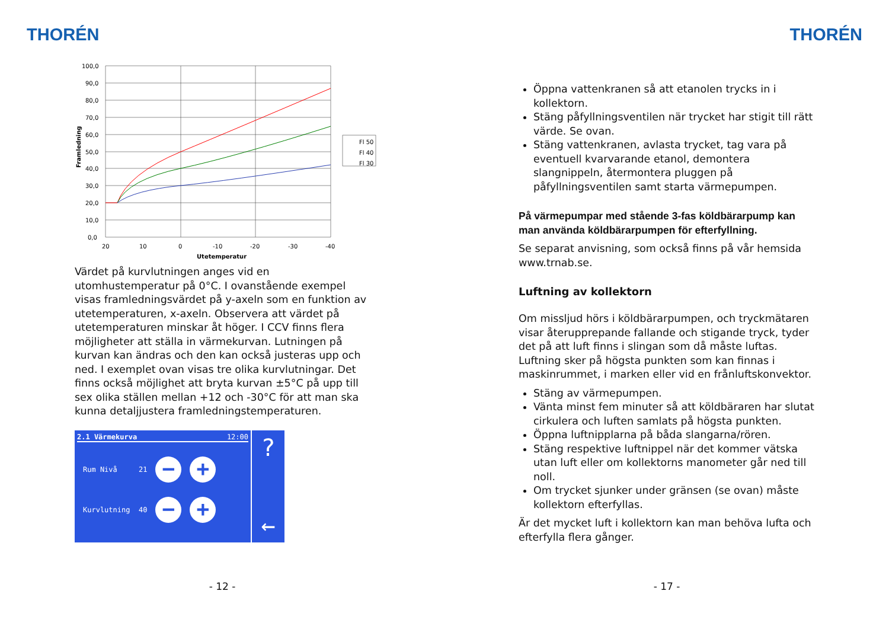THORÉN
100,0
90,0
80,0
70,0
60,0
50,0
40,0
30,0
20,0
10,0
0,0
20
10
0
-10
-20
-30
-40
Utetemperatur
Framledning
Fl 50
Fl 40
Fl 30
Värdet på kurvlutningen anges vid en utomhustemperatur på 0°C. I ovanstående exempel visas framledningsvärdet på y-axeln som en funktion av utetemperaturen, x-axeln. Observera att värdet på utetemperaturen minskar åt höger. I CCV finns flera möjligheter att ställa in värmekurvan. Lutningen på kurvan kan ändras och den kan också justeras upp och ned. I exemplet ovan visas tre olika kurvlutningar. Det finns också möjlighet att bryta kurvan ±5°C på upp till sex olika ställen mellan +12 och -30°C för att man ska kunna detaljjustera framledningstemperaturen.
2.1 Värmekurva 12:00
Rum Nivå 21 − +
Kurvlutning 40 − +
?
←
- 12 -
THORÉN
Öppna vattenkranen så att etanolen trycks in i kollektorn.
Stäng påfyllningsventilen när trycket har stigit till rätt värde. Se ovan.
Stäng vattenkranen, avlasta trycket, tag vara på eventuell kvarvarande etanol, demontera slangnippeln, återmontera pluggen på påfyllningsventilen samt starta värmepumpen.
På värmepumpar med stående 3-fas köldbärarpump kan man använda köldbärarpumpen för efterfyllning.
Se separat anvisning, som också finns på vår hemsida www.trnab.se.
Luftning av kollektorn
Om missljud hörs i köldbärarpumpen, och tryckmätaren visar återupprepande fallande och stigande tryck, tyder det på att luft finns i slingan som då måste luftas. Luftning sker på högsta punkten som kan finnas i maskinrummet, i marken eller vid en frånluftskonvektor.
Stäng av värmepumpen.
Vänta minst fem minuter så att köldbäraren har slutat cirkulera och luften samlats på högsta punkten.
Öppna luftnipplarna på båda slangarna/rören.
Stäng respektive luftnippel när det kommer vätska utan luft eller om kollektorns manometer går ned till noll.
Om trycket sjunker under gränsen (se ovan) måste kollektorn efterfyllas.
Är det mycket luft i kollektorn kan man behöva lufta och efterfylla flera gånger.
- 17 -